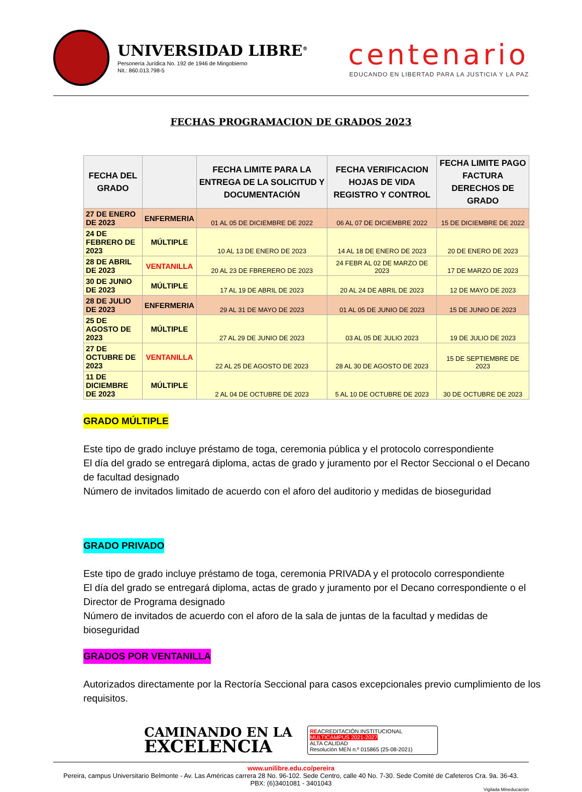UNIVERSIDAD LIBRE<sup>®</sup>
Personería Jurídica No. 192 de 1946 de Mingobierno
Nit.: 860.013.798-5
centenario
EDUCANDO EN LIBERTAD PARA LA JUSTICIA Y LA PAZ
FECHAS PROGRAMACION DE GRADOS 2023
| FECHA DEL GRADO | | FECHA LIMITE PARA LA ENTREGA DE LA SOLICITUD Y DOCUMENTACIÓN | FECHA VERIFICACION HOJAS DE VIDA REGISTRO Y CONTROL | FECHA LIMITE PAGO FACTURA DERECHOS DE GRADO |
| --- | --- | --- | --- | --- |
| 27 DE ENERO DE 2023 | ENFERMERIA | 01 AL 05 DE DICIEMBRE DE 2022 | 06 AL 07 DE DICIEMBRE 2022 | 15 DE DICIEMBRE DE 2022 |
| 24 DE FEBRERO DE 2023 | MÚLTIPLE | 10 AL 13 DE ENERO DE 2023 | 14 AL 18 DE ENERO DE 2023 | 20 DE ENERO DE 2023 |
| 28 DE ABRIL DE 2023 | VENTANILLA | 20 AL 23 DE FBRERERO DE 2023 | 24 FEBR AL 02 DE MARZO DE 2023 | 17 DE MARZO DE 2023 |
| 30 DE JUNIO DE 2023 | MÚLTIPLE | 17 AL 19 DE ABRIL DE 2023 | 20 AL 24 DE ABRIL DE 2023 | 12 DE MAYO DE 2023 |
| 28 DE JULIO DE 2023 | ENFERMERIA | 29 AL 31 DE MAYO DE 2023 | 01 AL 05 DE JUNIO DE 2023 | 15 DE JUNIO DE 2023 |
| 25 DE AGOSTO DE 2023 | MÚLTIPLE | 27 AL 29 DE JUNIO DE 2023 | 03 AL 05 DE JULIO 2023 | 19 DE JULIO DE 2023 |
| 27 DE OCTUBRE DE 2023 | VENTANILLA | 22 AL 25 DE AGOSTO DE 2023 | 28 AL 30 DE AGOSTO DE 2023 | 15 DE SEPTIEMBRE DE 2023 |
| 11 DE DICIEMBRE DE 2023 | MÚLTIPLE | 2 AL 04 DE OCTUBRE DE 2023 | 5 AL 10 DE OCTUBRE DE 2023 | 30 DE OCTUBRE DE 2023 |
GRADO MÚLTIPLE
Este tipo de grado incluye préstamo de toga, ceremonia pública y el protocolo correspondiente
El día del grado se entregará diploma, actas de grado y juramento por el Rector Seccional o el Decano de facultad designado
Número de invitados limitado de acuerdo con el aforo del auditorio y medidas de bioseguridad
GRADO PRIVADO
Este tipo de grado incluye préstamo de toga, ceremonia PRIVADA y el protocolo correspondiente
El día del grado se entregará diploma, actas de grado y juramento por el Decano correspondiente o el Director de Programa designado
Número de invitados de acuerdo con el aforo de la sala de juntas de la facultad y medidas de bioseguridad
GRADOS POR VENTANILLA
Autorizados directamente por la Rectoría Seccional para casos excepcionales previo cumplimiento de los requisitos.
CAMINANDO EN LA
EXCELENCIA
REACREDITACIÓN INSTITUCIONAL
MULTICAMPUS 2021-2027
ALTA CALIDAD
Resolución MEN n.º 015865 (25-08-2021)
www.unilibre.edu.co/pereira
Pereira, campus Universitario Belmonte - Av. Las Américas carrera 28 No. 96-102. Sede Centro, calle 40 No. 7-30. Sede Comité de Cafeteros Cra. 9a. 36-43.
PBX: (6)3401081 - 3401043
Vigilada Mineducación